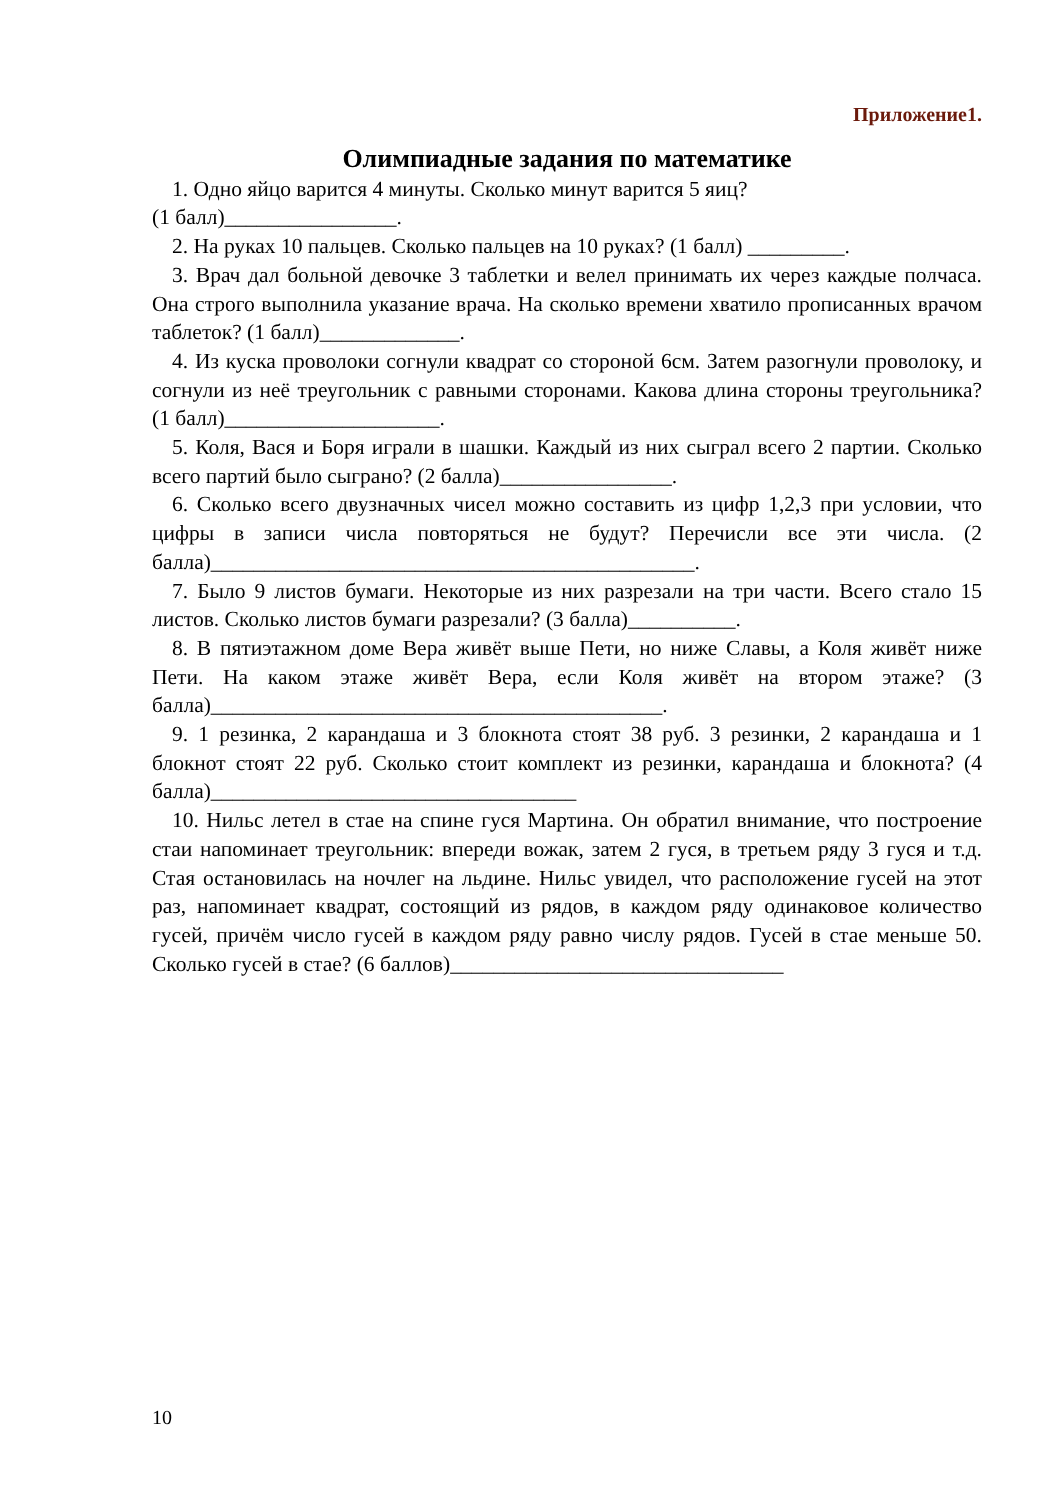Приложение1.
Олимпиадные задания по математике
1. Одно яйцо варится 4 минуты. Сколько минут варится 5 яиц?
(1 балл)________________.
2. На руках 10 пальцев. Сколько пальцев на 10 руках? (1 балл) _________.
3. Врач дал больной девочке 3 таблетки и велел принимать их через каждые полчаса. Она строго выполнила указание врача. На сколько времени хватило прописанных врачом таблеток? (1 балл)_____________.
4. Из куска проволоки согнули квадрат со стороной 6см. Затем разогнули проволоку, и согнули из неё треугольник с равными сторонами. Какова длина стороны треугольника? (1 балл)____________________.
5. Коля, Вася и Боря играли в шашки. Каждый из них сыграл всего 2 партии. Сколько всего партий было сыграно? (2 балла)________________.
6. Сколько всего двузначных чисел можно составить из цифр 1,2,3 при условии, что цифры в записи числа повторяться не будут? Перечисли все эти числа. (2 балла)_____________________________________________.
7. Было 9 листов бумаги. Некоторые из них разрезали на три части. Всего стало 15 листов. Сколько листов бумаги разрезали? (3 балла)__________.
8. В пятиэтажном доме Вера живёт выше Пети, но ниже Славы, а Коля живёт ниже Пети. На каком этаже живёт Вера, если Коля живёт на втором этаже? (3 балла)__________________________________________.
9. 1 резинка, 2 карандаша и 3 блокнота стоят 38 руб. 3 резинки, 2 карандаша и 1 блокнот стоят 22 руб. Сколько стоит комплект из резинки, карандаша и блокнота? (4 балла)__________________________________
10. Нильс летел в стае на спине гуся Мартина. Он обратил внимание, что построение стаи напоминает треугольник: впереди вожак, затем 2 гуся, в третьем ряду 3 гуся и т.д. Стая остановилась на ночлег на льдине. Нильс увидел, что расположение гусей на этот раз, напоминает квадрат, состоящий из рядов, в каждом ряду одинаковое количество гусей, причём число гусей в каждом ряду равно числу рядов. Гусей в стае меньше 50. Сколько гусей в стае? (6 баллов)_______________________________
10